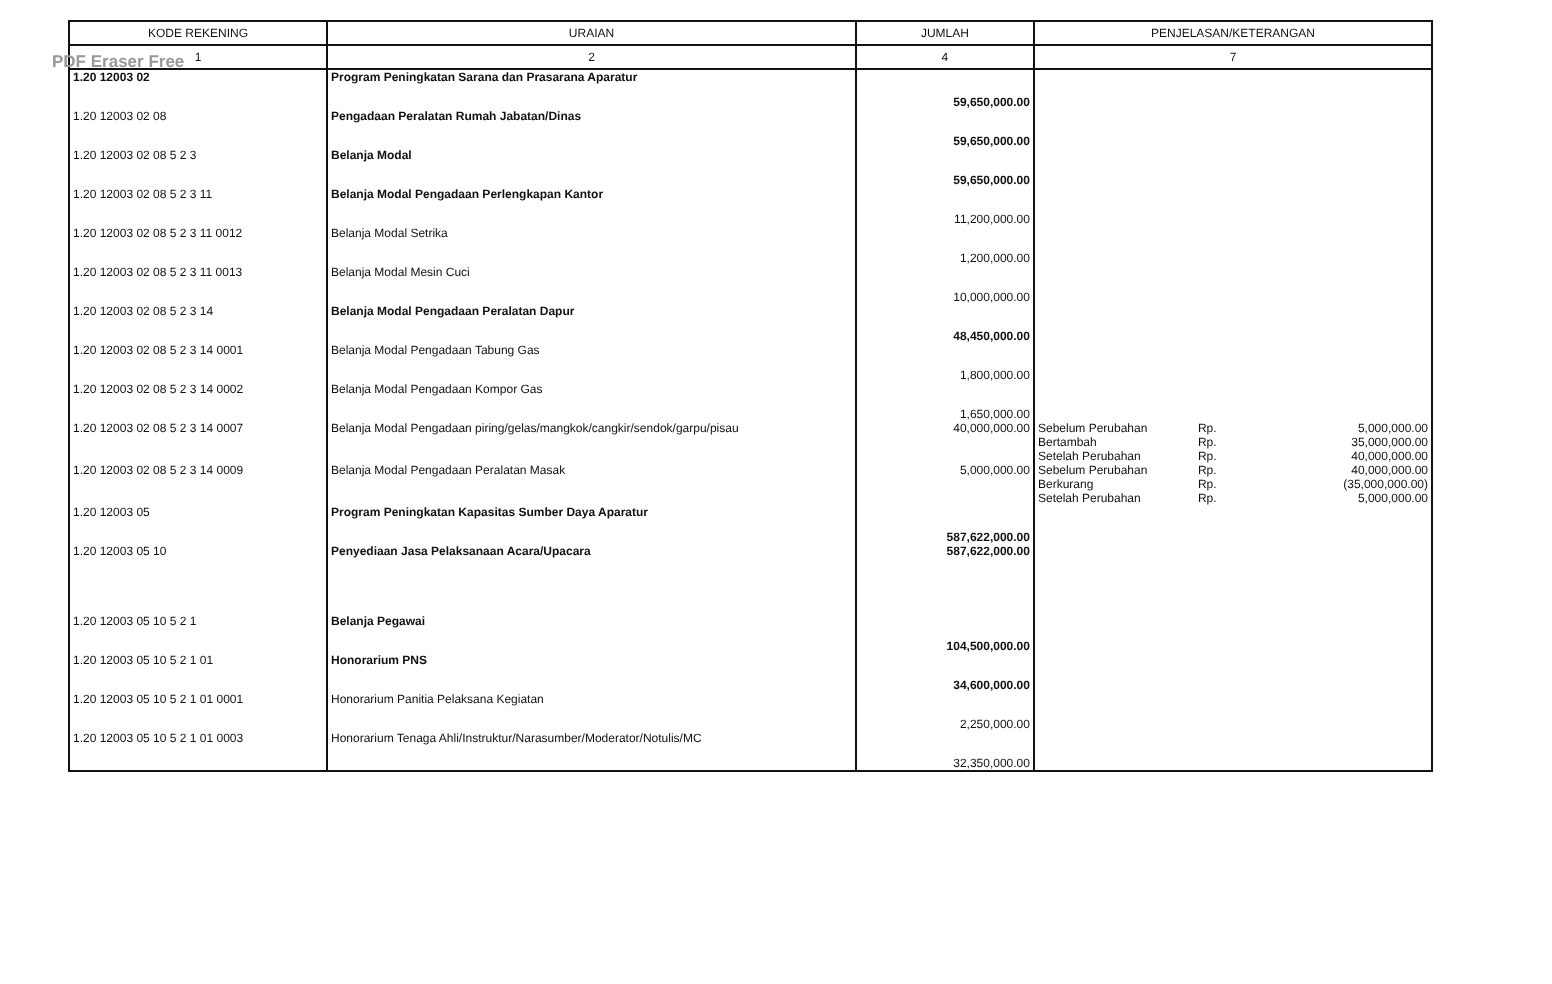PDF Eraser Free
| KODE REKENING | URAIAN | JUMLAH | PENJELASAN/KETERANGAN |
| --- | --- | --- | --- |
| 1 | 2 | 4 | 7 |
| 1.20 12003 02 | Program Peningkatan Sarana dan Prasarana Aparatur | 59,650,000.00 | |
| 1.20 12003 02 08 | Pengadaan Peralatan Rumah Jabatan/Dinas | 59,650,000.00 | |
| 1.20 12003 02 08 5 2 3 | Belanja Modal | 59,650,000.00 | |
| 1.20 12003 02 08 5 2 3 11 | Belanja Modal Pengadaan Perlengkapan Kantor | 11,200,000.00 | |
| 1.20 12003 02 08 5 2 3 11 0012 | Belanja Modal Setrika | 1,200,000.00 | |
| 1.20 12003 02 08 5 2 3 11 0013 | Belanja Modal Mesin Cuci | 10,000,000.00 | |
| 1.20 12003 02 08 5 2 3 14 | Belanja Modal Pengadaan Peralatan Dapur | 48,450,000.00 | |
| 1.20 12003 02 08 5 2 3 14 0001 | Belanja Modal Pengadaan Tabung Gas | 1,800,000.00 | |
| 1.20 12003 02 08 5 2 3 14 0002 | Belanja Modal Pengadaan Kompor Gas | 1,650,000.00 | |
| 1.20 12003 02 08 5 2 3 14 0007 | Belanja Modal Pengadaan piring/gelas/mangkok/cangkir/sendok/garpu/pisau | 40,000,000.00 | Sebelum Perubahan Rp. 5,000,000.00 Bertambah Rp. 35,000,000.00 Setelah Perubahan Rp. 40,000,000.00 |
| 1.20 12003 02 08 5 2 3 14 0009 | Belanja Modal Pengadaan Peralatan Masak | 5,000,000.00 | Sebelum Perubahan Rp. 40,000,000.00 Berkurang Rp. (35,000,000.00) Setelah Perubahan Rp. 5,000,000.00 |
| 1.20 12003 05 | Program Peningkatan Kapasitas Sumber Daya Aparatur | 587,622,000.00 | |
| 1.20 12003 05 10 | Penyediaan Jasa Pelaksanaan Acara/Upacara | 587,622,000.00 | |
| 1.20 12003 05 10 5 2 1 | Belanja Pegawai | 104,500,000.00 | |
| 1.20 12003 05 10 5 2 1 01 | Honorarium PNS | 34,600,000.00 | |
| 1.20 12003 05 10 5 2 1 01 0001 | Honorarium Panitia Pelaksana Kegiatan | 2,250,000.00 | |
| 1.20 12003 05 10 5 2 1 01 0003 | Honorarium Tenaga Ahli/Instruktur/Narasumber/Moderator/Notulis/MC | 32,350,000.00 | |